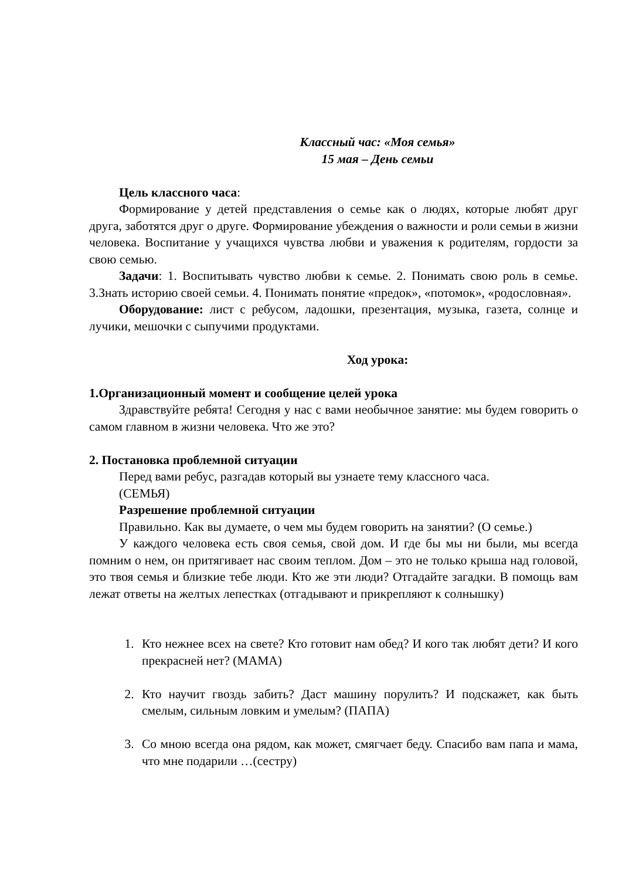Классный час: «Моя семья»
15 мая – День семьи
Цель классного часа:
Формирование у детей представления о семье как о людях, которые любят друг друга, заботятся друг о друге. Формирование убеждения о важности и роли семьи в жизни человека. Воспитание у учащихся чувства любви и уважения к родителям, гордости за свою семью.
Задачи: 1. Воспитывать чувство любви к семье. 2. Понимать свою роль в семье. 3.Знать историю своей семьи. 4. Понимать понятие «предок», «потомок», «родословная».
Оборудование: лист с ребусом, ладошки, презентация, музыка, газета, солнце и лучики, мешочки с сыпучими продуктами.
Ход урока:
1.Организационный момент и сообщение целей урока
Здравствуйте ребята! Сегодня у нас с вами необычное занятие: мы будем говорить о самом главном в жизни человека. Что же это?
2. Постановка проблемной ситуации
Перед вами ребус, разгадав который вы узнаете тему классного часа.
(СЕМЬЯ)
Разрешение проблемной ситуации
Правильно. Как вы думаете, о чем мы будем говорить на занятии? (О семье.)
У каждого человека есть своя семья, свой дом. И где бы мы ни были, мы всегда помним о нем, он притягивает нас своим теплом. Дом – это не только крыша над головой, это твоя семья и близкие тебе люди. Кто же эти люди? Отгадайте загадки. В помощь вам лежат ответы на желтых лепестках (отгадывают и прикрепляют к солнышку)
1. Кто нежнее всех на свете? Кто готовит нам обед? И кого так любят дети? И кого прекрасней нет? (МАМА)
2. Кто научит гвоздь забить? Даст машину порулить? И подскажет, как быть смелым, сильным ловким и умелым? (ПАПА)
3. Со мною всегда она рядом, как может, смягчает беду. Спасибо вам папа и мама, что мне подарили …(сестру)